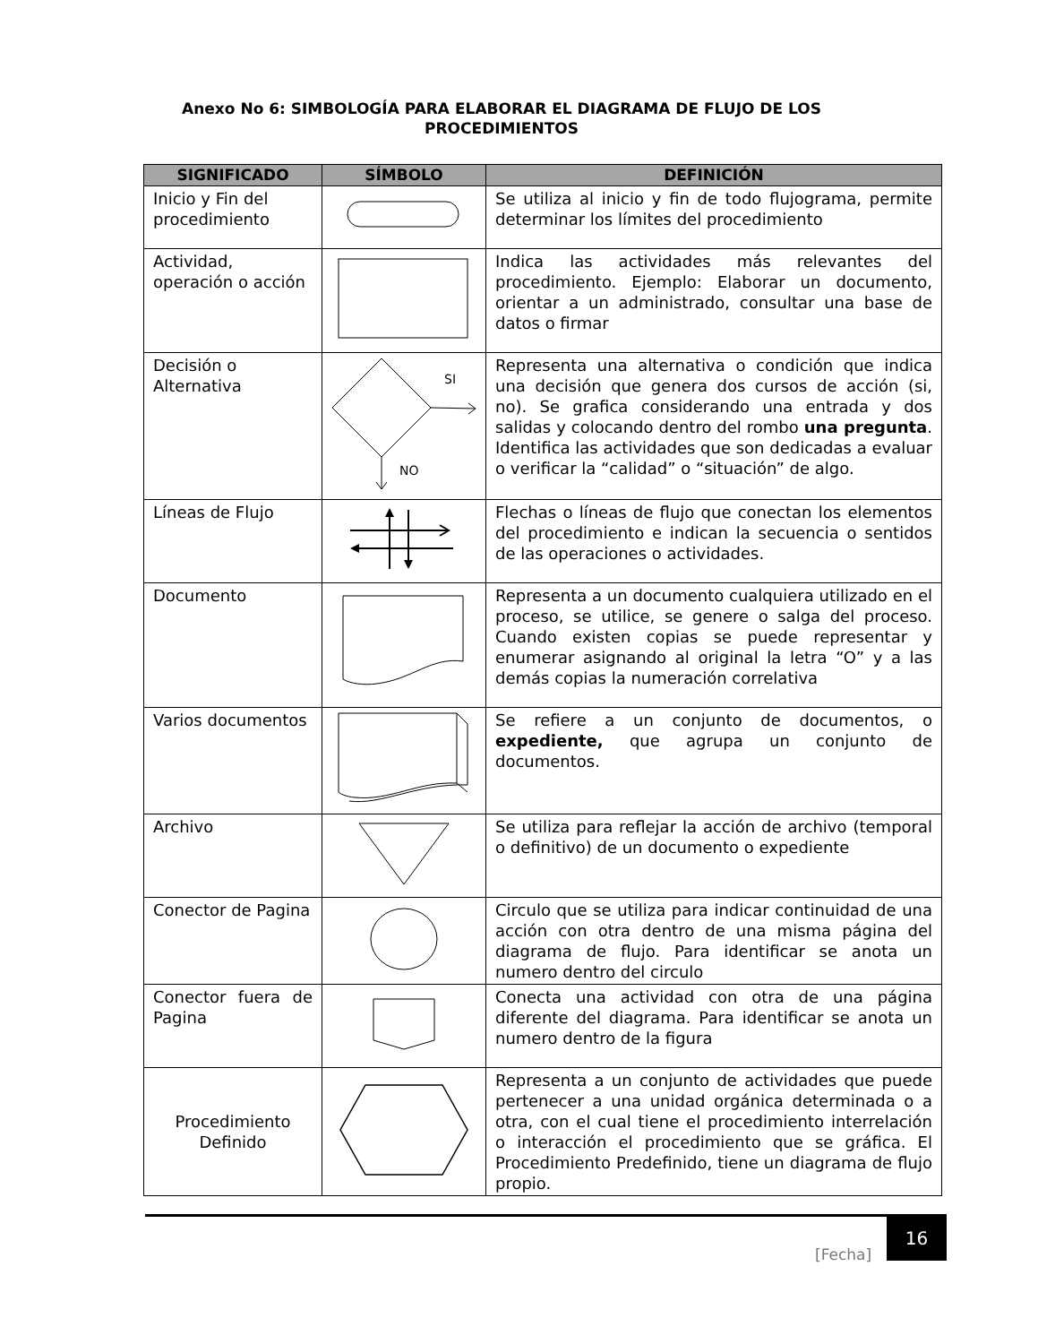Anexo No 6: SIMBOLOGÍA PARA ELABORAR EL DIAGRAMA DE FLUJO DE LOS PROCEDIMIENTOS
| SIGNIFICADO | SÍMBOLO | DEFINICIÓN |
| --- | --- | --- |
| Inicio y Fin del procedimiento | | Se utiliza al inicio y fin de todo flujograma, permite determinar los límites del procedimiento |
| Actividad, operación o acción | | Indica las actividades más relevantes del procedimiento. Ejemplo: Elaborar un documento, orientar a un administrado, consultar una base de datos o firmar |
| Decisión o Alternativa | SI NO | Representa una alternativa o condición que indica una decisión que genera dos cursos de acción (si, no). Se grafica considerando una entrada y dos salidas y colocando dentro del rombo una pregunta . Identifica las actividades que son dedicadas a evaluar o verificar la “calidad” o “situación” de algo. |
| Líneas de Flujo | | Flechas o líneas de flujo que conectan los elementos del procedimiento e indican la secuencia o sentidos de las operaciones o actividades. |
| Documento | | Representa a un documento cualquiera utilizado en el proceso, se utilice, se genere o salga del proceso. Cuando existen copias se puede representar y enumerar asignando al original la letra “O” y a las demás copias la numeración correlativa |
| Varios documentos | | Se refiere a un conjunto de documentos, o expediente, que agrupa un conjunto de documentos. |
| Archivo | | Se utiliza para reflejar la acción de archivo (temporal o definitivo) de un documento o expediente |
| Conector de Pagina | | Circulo que se utiliza para indicar continuidad de una acción con otra dentro de una misma página del diagrama de flujo. Para identificar se anota un numero dentro del circulo |
| Conector fuera de Pagina | | Conecta una actividad con otra de una página diferente del diagrama. Para identificar se anota un numero dentro de la figura |
| Procedimiento Definido | | Representa a un conjunto de actividades que puede pertenecer a una unidad orgánica determinada o a otra, con el cual tiene el procedimiento interrelación o interacción el procedimiento que se gráfica. El Procedimiento Predefinido, tiene un diagrama de flujo propio. |
[Fecha]
16